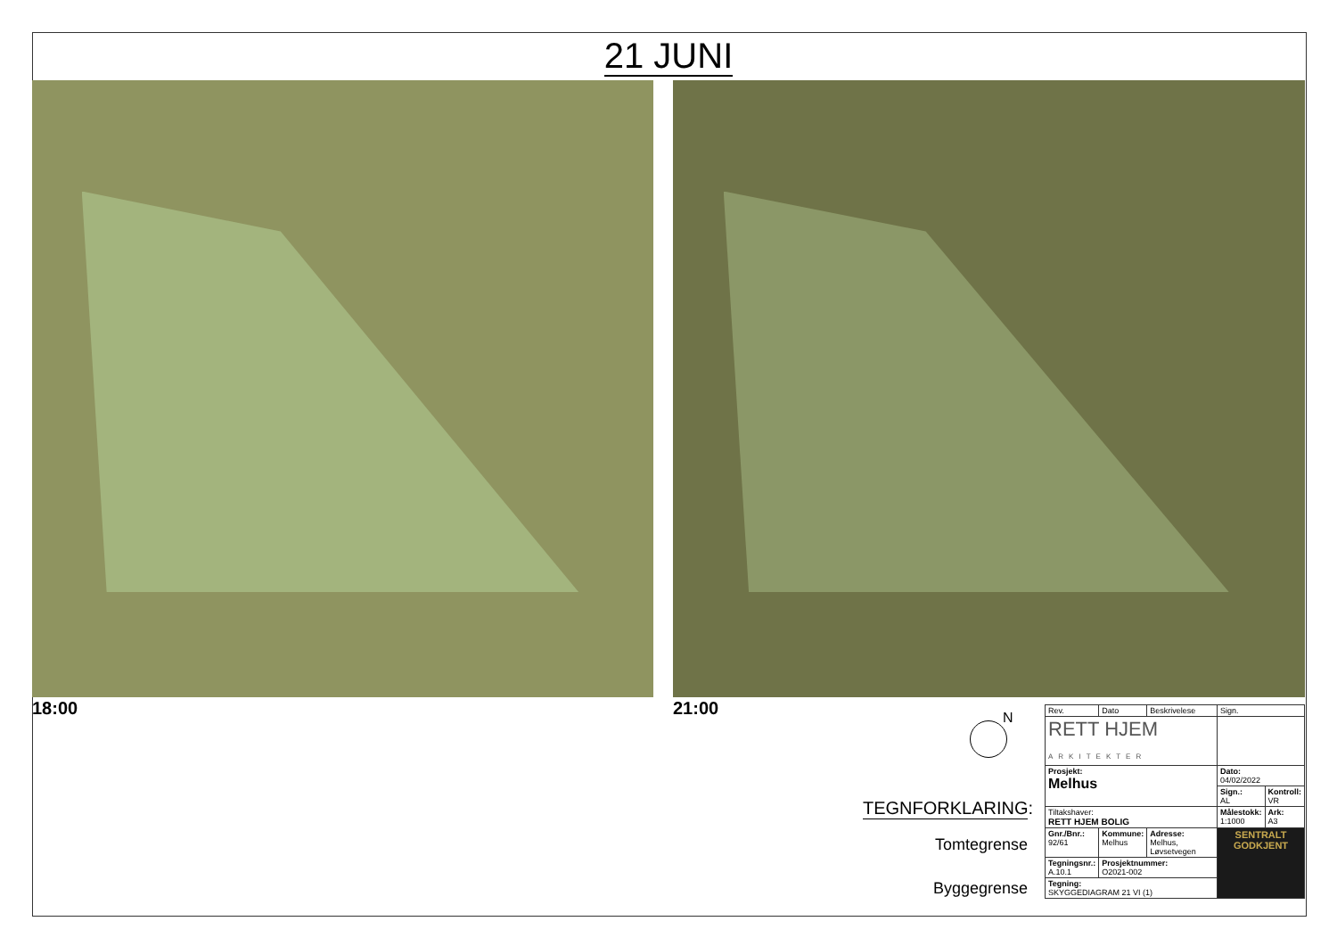21 JUNI
18:00 21:00 N
TEGNFORKLARING:
Tomtegrense
Byggegrense
| Rev. | Dato | Beskrivelese | Sign. | |
| RETT HJEM ARKITEKTER | | | | |
| Prosjekt: Melhus | | | Dato: 04/02/2022 | |
| | | | Sign.: AL | Kontroll: VR |
| Tiltakshaver: RETT HJEM BOLIG | | | Målestokk: 1:1000 | Ark: A3 |
| Gnr./Bnr.: 92/61 | Kommune: Melhus | Adresse: Melhus, Løvsetvegen | SENTRALT GODKJENT | |
| Tegningsnr.: A.10.1 | Prosjektnummer: O2021-002 | | | |
| Tegning: SKYGGEDIAGRAM 21 VI (1) | | | | |